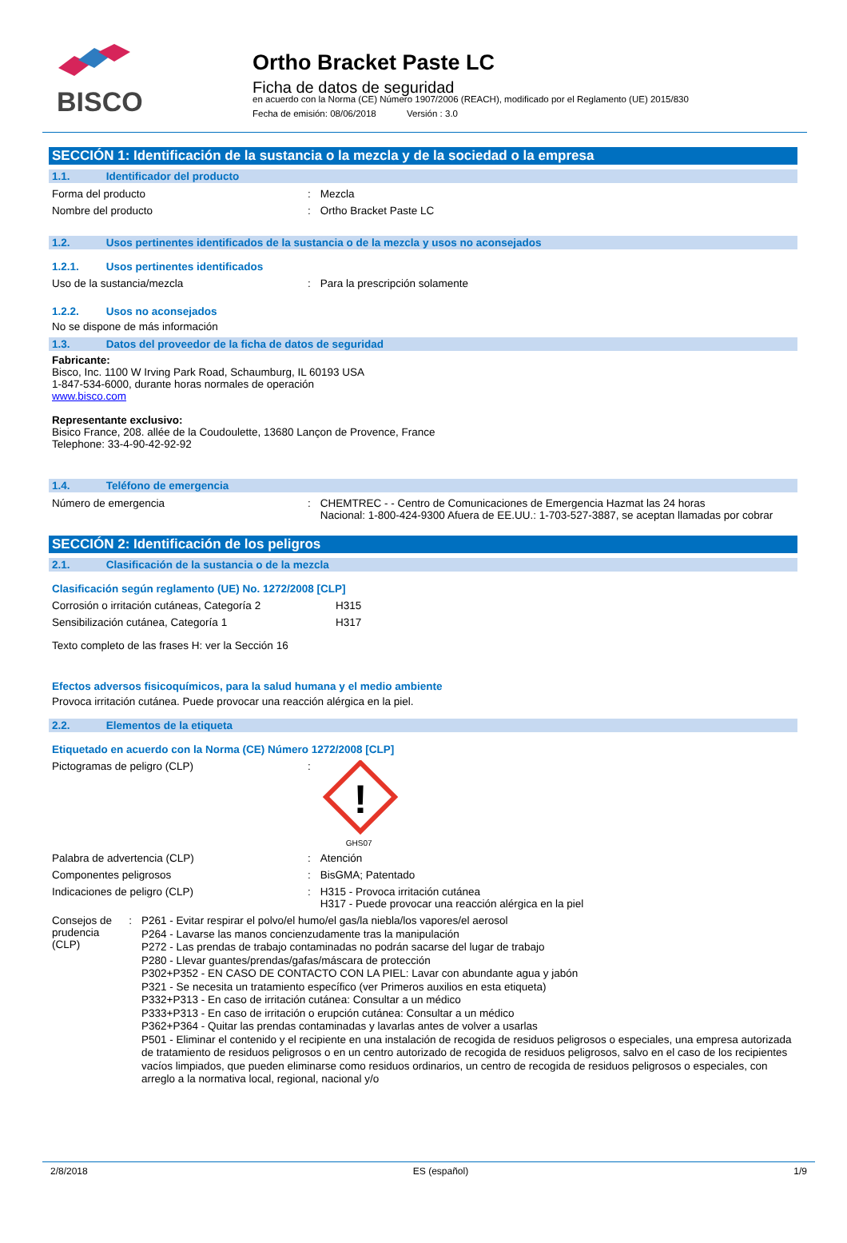BISCO
Ortho Bracket Paste LC
Ficha de datos de seguridad
en acuerdo con la Norma (CE) Número 1907/2006 (REACH), modificado por el Reglamento (UE) 2015/830
Fecha de emisión: 08/06/2018 Versión : 3.0
SECCIÓN 1: Identificación de la sustancia o la mezcla y de la sociedad o la empresa
1.1. Identificador del producto
Forma del producto
:
Mezcla
Nombre del producto
:
Ortho Bracket Paste LC
1.2. Usos pertinentes identificados de la sustancia o de la mezcla y usos no aconsejados
1.2.1. Usos pertinentes identificados
Uso de la sustancia/mezcla
:
Para la prescripción solamente
1.2.2. Usos no aconsejados
No se dispone de más información
1.3. Datos del proveedor de la ficha de datos de seguridad
Fabricante:
Bisco, Inc. 1100 W Irving Park Road, Schaumburg, IL 60193 USA
1-847-534-6000, durante horas normales de operación
www.bisco.com
Representante exclusivo:
Bisico France, 208. allée de la Coudoulette, 13680 Lançon de Provence, France
Telephone: 33-4-90-42-92-92
1.4. Teléfono de emergencia
Número de emergencia
:
CHEMTREC - - Centro de Comunicaciones de Emergencia Hazmat las 24 horas
Nacional: 1-800-424-9300 Afuera de EE.UU.: 1-703-527-3887, se aceptan llamadas por cobrar
SECCIÓN 2: Identificación de los peligros
2.1. Clasificación de la sustancia o de la mezcla
Clasificación según reglamento (UE) No. 1272/2008 [CLP]
Corrosión o irritación cutáneas, Categoría 2
H315
Sensibilización cutánea, Categoría 1 H317
Texto completo de las frases H: ver la Sección 16
Efectos adversos fisicoquímicos, para la salud humana y el medio ambiente
Provoca irritación cutánea. Puede provocar una reacción alérgica en la piel.
2.2. Elementos de la etiqueta
Etiquetado en acuerdo con la Norma (CE) Número 1272/2008 [CLP]
Pictogramas de peligro (CLP)
:
!
GHS07
Palabra de advertencia (CLP)
:
Atención
Componentes peligrosos
:
BisGMA; Patentado
Indicaciones de peligro (CLP)
:
H315 - Provoca irritación cutánea
H317 - Puede provocar una reacción alérgica en la piel
Consejos de prudencia (CLP)
:
P261 - Evitar respirar el polvo/el humo/el gas/la niebla/los vapores/el aerosol
P264 - Lavarse las manos concienzudamente tras la manipulación
P272 - Las prendas de trabajo contaminadas no podrán sacarse del lugar de trabajo
P280 - Llevar guantes/prendas/gafas/máscara de protección
P302+P352 - EN CASO DE CONTACTO CON LA PIEL: Lavar con abundante agua y jabón
P321 - Se necesita un tratamiento específico (ver Primeros auxilios en esta etiqueta)
P332+P313 - En caso de irritación cutánea: Consultar a un médico
P333+P313 - En caso de irritación o erupción cutánea: Consultar a un médico
P362+P364 - Quitar las prendas contaminadas y lavarlas antes de volver a usarlas
P501 - Eliminar el contenido y el recipiente en una instalación de recogida de residuos peligrosos o especiales, una empresa autorizada de tratamiento de residuos peligrosos o en un centro autorizado de recogida de residuos peligrosos, salvo en el caso de los recipientes vacíos limpiados, que pueden eliminarse como residuos ordinarios, un centro de recogida de residuos peligrosos o especiales, con arreglo a la normativa local, regional, nacional y/o
2/8/2018 ES (español) 1/9